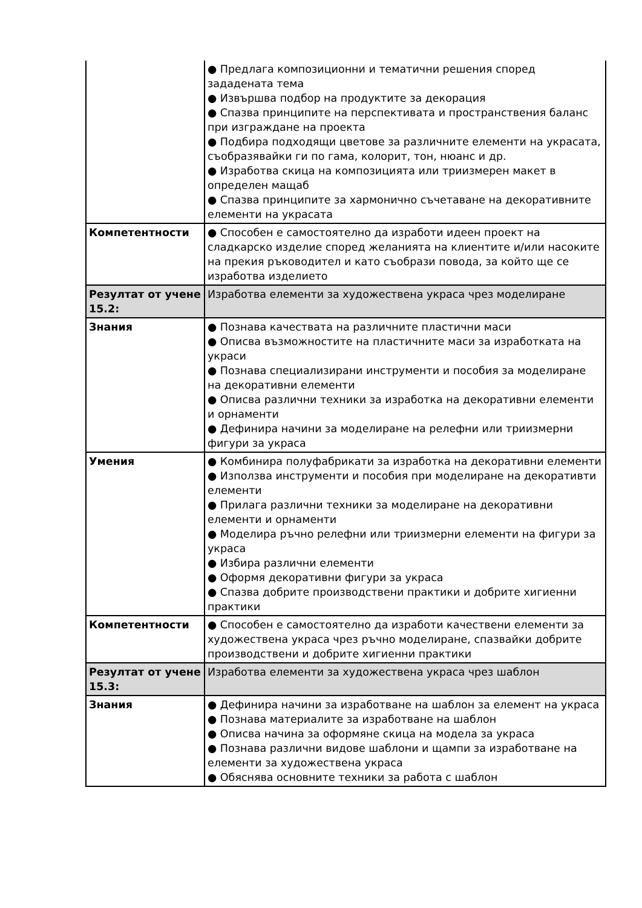| | ● Предлага композиционни и тематични решения според зададената тема ● Извършва подбор на продуктите за декорация ● Спазва принципите на перспективата и пространствения баланс при изграждане на проекта ● Подбира подходящи цветове за различните елементи на украсата, съобразявайки ги по гама, колорит, тон, нюанс и др. ● Изработва скица на композицията или триизмерен макет в определен мащаб ● Спазва принципите за хармонично съчетаване на декоративните елементи на украсата |
| Компетентности | ● Способен е самостоятелно да изработи идеен проект на сладкарско изделие според желанията на клиентите и/или насоките на прекия ръководител и като съобрази повода, за който ще се изработва изделието |
| Резултат от учене 15.2: | Изработва елементи за художествена украса чрез моделиране |
| Знания | ● Познава качествата на различните пластични маси ● Описва възможностите на пластичните маси за изработката на украси ● Познава специализирани инструменти и пособия за моделиране на декоративни елементи ● Описва различни техники за изработка на декоративни елементи и орнаменти ● Дефинира начини за моделиране на релефни или триизмерни фигури за украса |
| Умения | ● Комбинира полуфабрикати за изработка на декоративни елементи ● Използва инструменти и пособия при моделиране на декоративти елементи ● Прилага различни техники за моделиране на декоративни елементи и орнаменти ● Моделира ръчно релефни или триизмерни елементи на фигури за украса ● Избира различни елементи ● Оформя декоративни фигури за украса ● Спазва добрите производствени практики и добрите хигиенни практики |
| Компетентности | ● Способен е самостоятелно да изработи качествени елементи за художествена украса чрез ръчно моделиране, спазвайки добрите производствени и добрите хигиенни практики |
| Резултат от учене 15.3: | Изработва елементи за художествена украса чрез шаблон |
| Знания | ● Дефинира начини за изработване на шаблон за елемент на украса ● Познава материалите за изработване на шаблон ● Описва начина за оформяне скица на модела за украса ● Познава различни видове шаблони и щампи за изработване на елементи за художествена украса ● Обяснява основните техники за работа с шаблон |